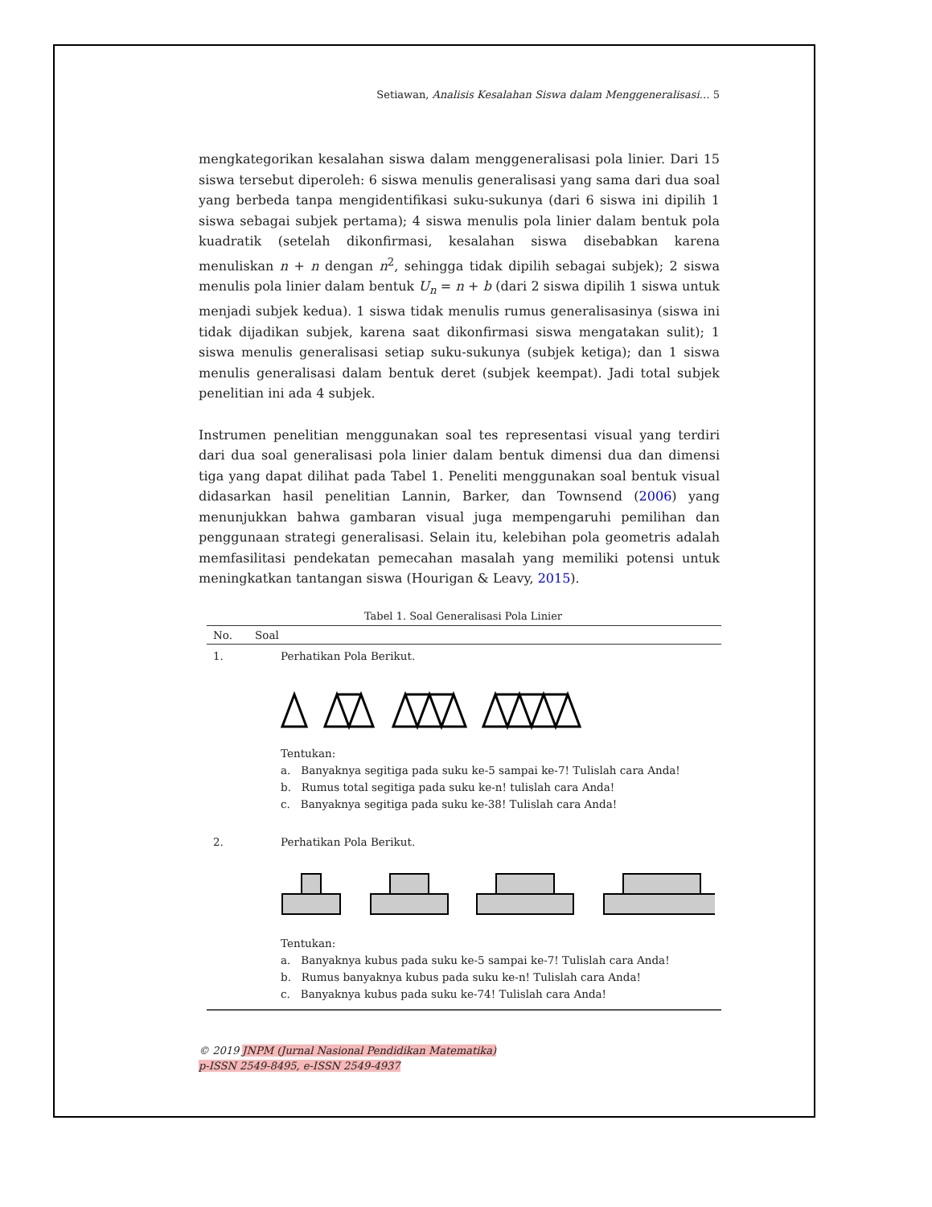Setiawan, Analisis Kesalahan Siswa dalam Menggeneralisasi… 5
mengkategorikan kesalahan siswa dalam menggeneralisasi pola linier. Dari 15 siswa tersebut diperoleh: 6 siswa menulis generalisasi yang sama dari dua soal yang berbeda tanpa mengidentifikasi suku-sukunya (dari 6 siswa ini dipilih 1 siswa sebagai subjek pertama); 4 siswa menulis pola linier dalam bentuk pola kuadratik (setelah dikonfirmasi, kesalahan siswa disebabkan karena menuliskan n + n dengan n<sup>2</sup>, sehingga tidak dipilih sebagai subjek); 2 siswa menulis pola linier dalam bentuk U<sub>n</sub> = n + b (dari 2 siswa dipilih 1 siswa untuk menjadi subjek kedua). 1 siswa tidak menulis rumus generalisasinya (siswa ini tidak dijadikan subjek, karena saat dikonfirmasi siswa mengatakan sulit); 1 siswa menulis generalisasi setiap suku-sukunya (subjek ketiga); dan 1 siswa menulis generalisasi dalam bentuk deret (subjek keempat). Jadi total subjek penelitian ini ada 4 subjek.
Instrumen penelitian menggunakan soal tes representasi visual yang terdiri dari dua soal generalisasi pola linier dalam bentuk dimensi dua dan dimensi tiga yang dapat dilihat pada Tabel 1. Peneliti menggunakan soal bentuk visual didasarkan hasil penelitian Lannin, Barker, dan Townsend (2006) yang menunjukkan bahwa gambaran visual juga mempengaruhi pemilihan dan penggunaan strategi generalisasi. Selain itu, kelebihan pola geometris adalah memfasilitasi pendekatan pemecahan masalah yang memiliki potensi untuk meningkatkan tantangan siswa (Hourigan & Leavy, 2015).
Tabel 1. Soal Generalisasi Pola Linier
| No. | Soal |
| --- | --- |
| 1. | Perhatikan Pola Berikut. Tentukan: a. Banyaknya segitiga pada suku ke-5 sampai ke-7! Tulislah cara Anda! b. Rumus total segitiga pada suku ke-n! tulislah cara Anda! c. Banyaknya segitiga pada suku ke-38! Tulislah cara Anda! |
| 2. | Perhatikan Pola Berikut. Tentukan: a. Banyaknya kubus pada suku ke-5 sampai ke-7! Tulislah cara Anda! b. Rumus banyaknya kubus pada suku ke-n! Tulislah cara Anda! c. Banyaknya kubus pada suku ke-74! Tulislah cara Anda! |
© 2019 JNPM (Jurnal Nasional Pendidikan Matematika)
p-ISSN 2549-8495, e-ISSN 2549-4937